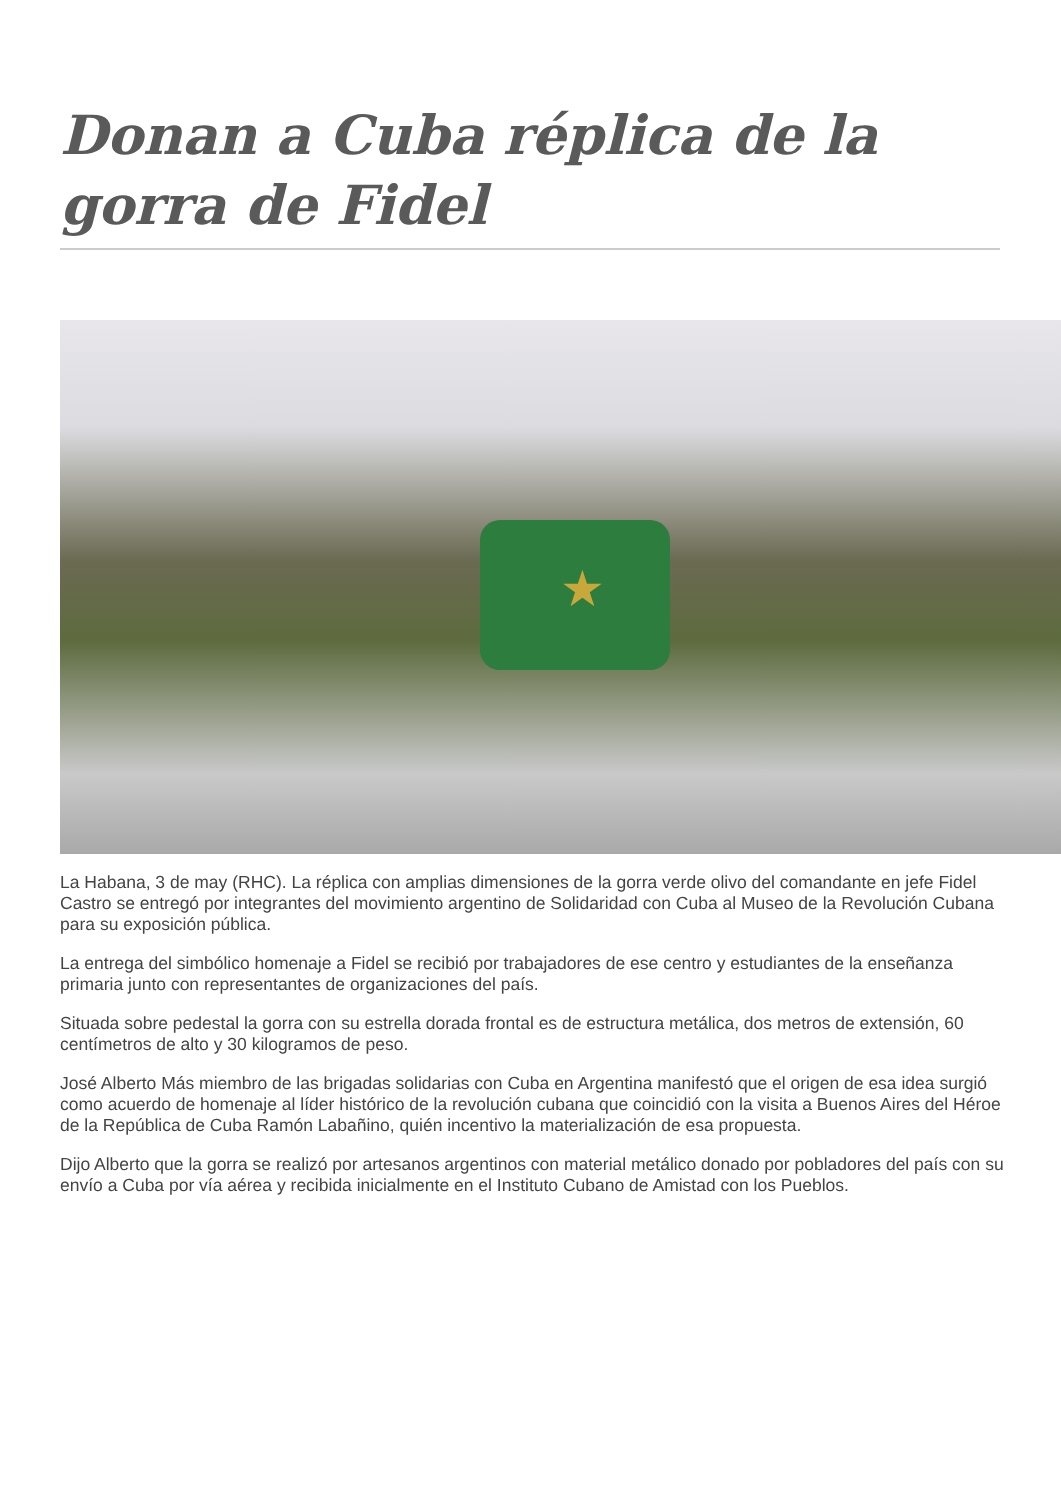Donan a Cuba réplica de la gorra de Fidel
★
La Habana, 3 de may (RHC). La réplica con amplias dimensiones de la gorra verde olivo del comandante en jefe Fidel Castro se entregó por integrantes del movimiento argentino de Solidaridad con Cuba al Museo de la Revolución Cubana para su exposición pública.
La entrega del simbólico homenaje a Fidel se recibió por trabajadores de ese centro y estudiantes de la enseñanza primaria junto con representantes de organizaciones del país.
Situada sobre pedestal la gorra con su estrella dorada frontal es de estructura metálica, dos metros de extensión, 60 centímetros de alto y 30 kilogramos de peso.
José Alberto Más miembro de las brigadas solidarias con Cuba en Argentina manifestó que el origen de esa idea surgió como acuerdo de homenaje al líder histórico de la revolución cubana que coincidió con la visita a Buenos Aires del Héroe de la República de Cuba Ramón Labañino, quién incentivo la materialización de esa propuesta.
Dijo Alberto que la gorra se realizó por artesanos argentinos con material metálico donado por pobladores del país con su envío a Cuba por vía aérea y recibida inicialmente en el Instituto Cubano de Amistad con los Pueblos.